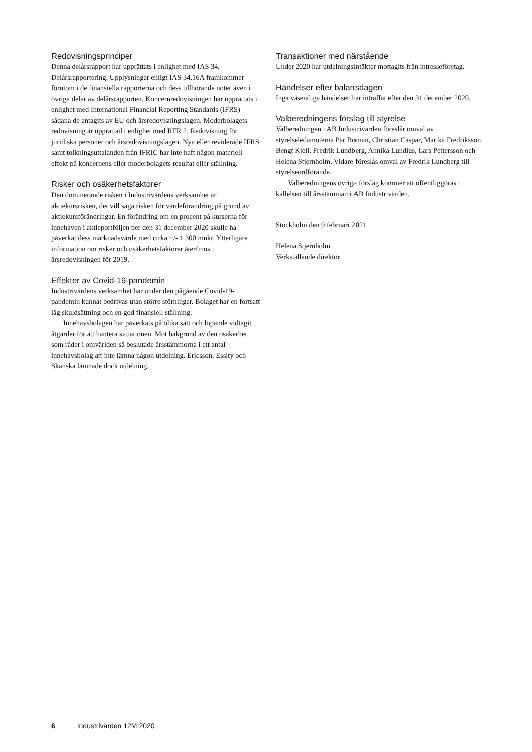Redovisningsprinciper
Denna delårsrapport har upprättats i enlighet med IAS 34, Delårsrapportering. Upplysningar enligt IAS 34.16A framkommer förutom i de finansiella rapporterna och dess tillhörande noter även i övriga delar av delårsrapporten. Koncernredovisningen har upprättats i enlighet med International Financial Reporting Standards (IFRS) sådana de antagits av EU och årsredovisningslagen. Moderbolagets redovisning är upprättad i enlighet med RFR 2, Redovisning för juridiska personer och årsredovisningslagen. Nya eller reviderade IFRS samt tolkningsuttalanden från IFRIC har inte haft någon materiell effekt på koncernens eller moderbolagets resultat eller ställning.
Risker och osäkerhetsfaktorer
Den dominerande risken i Industrivärdens verksamhet är aktiekursrisken, det vill säga risken för värdeförändring på grund av aktiekursförändringar. En förändring om en procent på kurserna för innehaven i aktieportföljen per den 31 december 2020 skulle ha påverkat dess marknadsvärde med cirka +/- 1 300 mnkr. Ytterligare information om risker och osäkerhetsfaktorer återfinns i årsredovisningen för 2019.
Effekter av Covid-19-pandemin
Industrivärdens verksamhet har under den pågående Covid-19-pandemin kunnat bedrivas utan större störningar. Bolaget har en fortsatt låg skuldsättning och en god finansiell ställning.
Innehavsbolagen har påverkats på olika sätt och löpande vidtagit åtgärder för att hantera situationen. Mot bakgrund av den osäkerhet som råder i omvärlden så beslutade årsstämmorna i ett antal innehavsbolag att inte lämna någon utdelning. Ericsson, Essity och Skanska lämnade dock utdelning.
Transaktioner med närstående
Under 2020 har utdelningsintäkter mottagits från intresseföretag.
Händelser efter balansdagen
Inga väsentliga händelser har inträffat efter den 31 december 2020.
Valberedningens förslag till styrelse
Valberedningen i AB Industrivärden föreslår omval av styrelseledamöterna Pär Boman, Christian Caspar, Marika Fredriksson, Bengt Kjell, Fredrik Lundberg, Annika Lundius, Lars Pettersson och Helena Stjernholm. Vidare föreslås omval av Fredrik Lundberg till styrelseordförande.
Valberedningens övriga förslag kommer att offentliggöras i kallelsen till årsstämman i AB Industrivärden.
Stockholm den 9 februari 2021
Helena Stjernholm
Verkställande direktör
6 Industrivärden 12M:2020